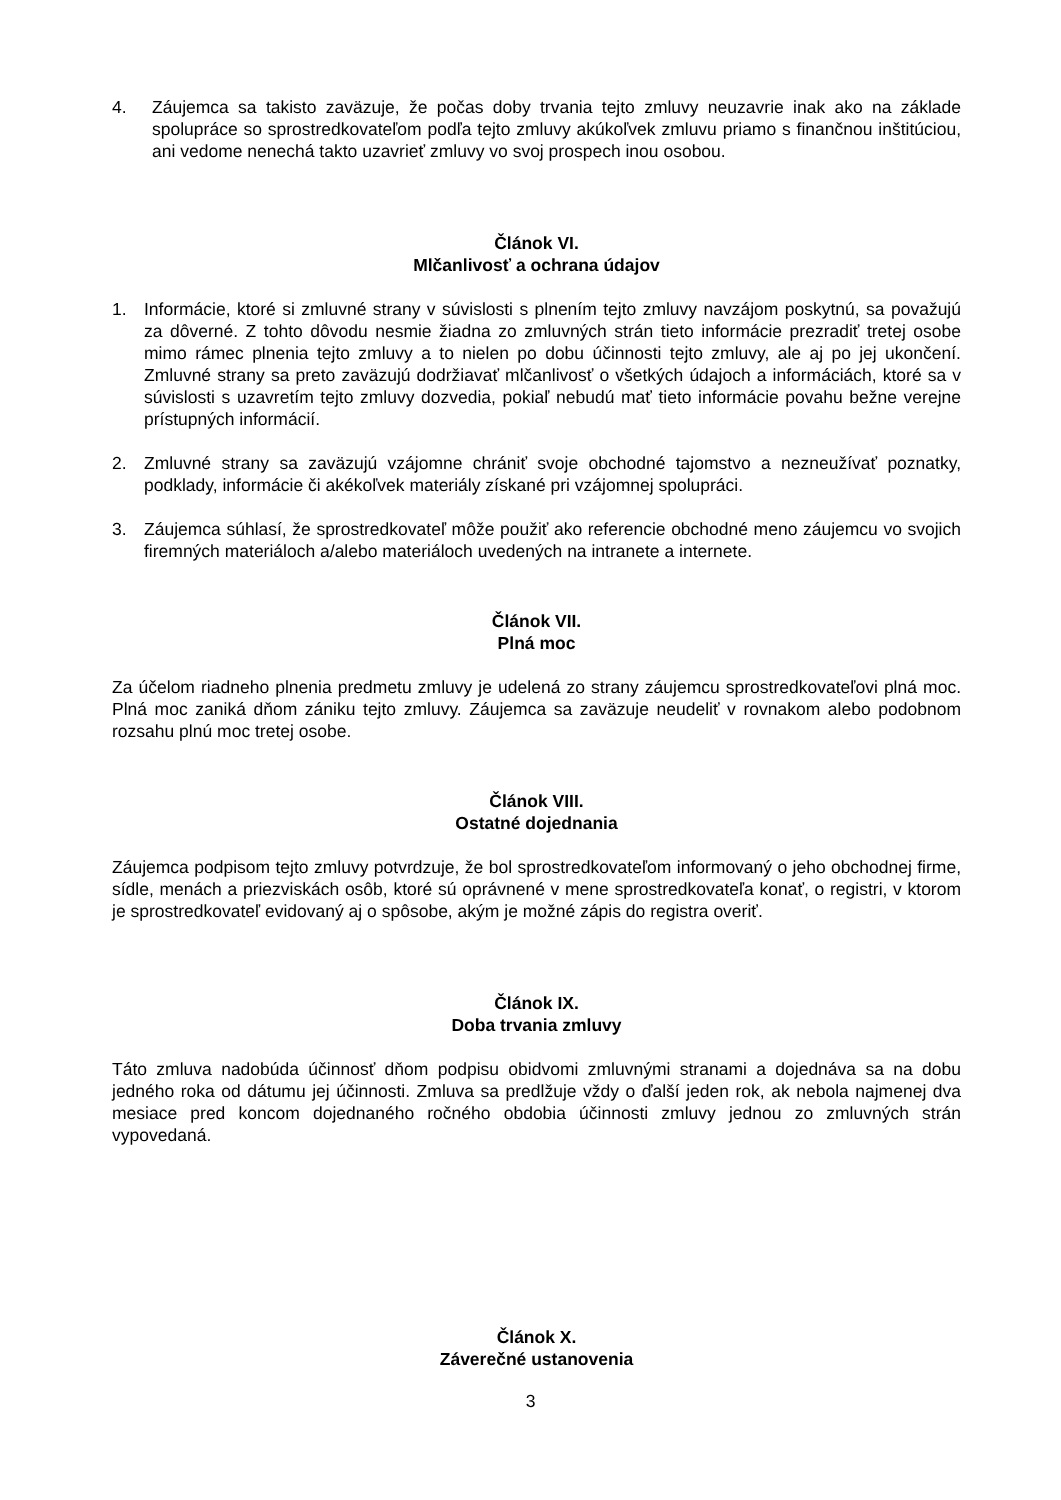4. Záujemca sa takisto zaväzuje, že počas doby trvania tejto zmluvy neuzavrie inak ako na základe spolupráce so sprostredkovateľom podľa tejto zmluvy akúkoľvek zmluvu priamo s finančnou inštitúciou, ani vedome nenechá takto uzavrieť zmluvy vo svoj prospech inou osobou.
Článok VI.
Mlčanlivosť a ochrana údajov
1. Informácie, ktoré si zmluvné strany v súvislosti s plnením tejto zmluvy navzájom poskytnú, sa považujú za dôverné. Z tohto dôvodu nesmie žiadna zo zmluvných strán tieto informácie prezradiť tretej osobe mimo rámec plnenia tejto zmluvy a to nielen po dobu účinnosti tejto zmluvy, ale aj po jej ukončení. Zmluvné strany sa preto zaväzujú dodržiavať mlčanlivosť o všetkých údajoch a informáciách, ktoré sa v súvislosti s uzavretím tejto zmluvy dozvedia, pokiaľ nebudú mať tieto informácie povahu bežne verejne prístupných informácií.
2. Zmluvné strany sa zaväzujú vzájomne chrániť svoje obchodné tajomstvo a nezneužívať poznatky, podklady, informácie či akékoľvek materiály získané pri vzájomnej spolupráci.
3. Záujemca súhlasí, že sprostredkovateľ môže použiť ako referencie obchodné meno záujemcu vo svojich firemných materiáloch a/alebo materiáloch uvedených na intranete a internete.
Článok VII.
Plná moc
Za účelom riadneho plnenia predmetu zmluvy je udelená zo strany záujemcu sprostredkovateľovi plná moc. Plná moc zaniká dňom zániku tejto zmluvy. Záujemca sa zaväzuje neudeliť v rovnakom alebo podobnom rozsahu plnú moc tretej osobe.
Článok VIII.
Ostatné dojednania
Záujemca podpisom tejto zmluvy potvrdzuje, že bol sprostredkovateľom informovaný o jeho obchodnej firme, sídle, menách a priezviskách osôb, ktoré sú oprávnené v mene sprostredkovateľa konať, o registri, v ktorom je sprostredkovateľ evidovaný aj o spôsobe, akým je možné zápis do registra overiť.
Článok IX.
Doba trvania zmluvy
Táto zmluva nadobúda účinnosť dňom podpisu obidvomi zmluvnými stranami a dojednáva sa na dobu jedného roka od dátumu jej účinnosti. Zmluva sa predlžuje vždy o ďalší jeden rok, ak nebola najmenej dva mesiace pred koncom dojednaného ročného obdobia účinnosti zmluvy jednou zo zmluvných strán vypovedaná.
Článok X.
Záverečné ustanovenia
3